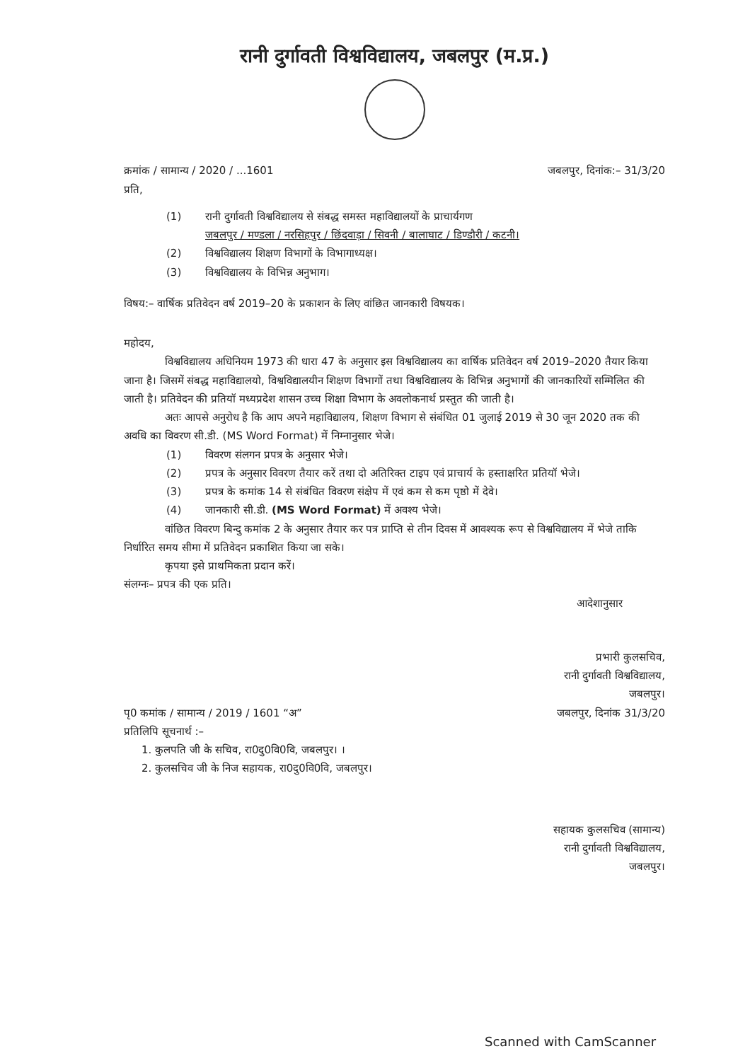रानी दुर्गावती विश्वविद्यालय, जबलपुर (म.प्र.)
क्रमांक / सामान्य / 2020 / ...1601 जबलपुर, दिनांक:– 31/3/20
प्रति,
(1) रानी दुर्गावती विश्वविद्यालय से संबद्ध समस्त महाविद्यालयों के प्राचार्यगण
जबलपुर / मण्डला / नरसिहपुर / छिंदवाड़ा / सिवनी / बालाघाट / डिण्डौरी / कटनी।
(2) विश्वविद्यालय शिक्षण विभागों के विभागाध्यक्ष।
(3) विश्वविद्यालय के विभिन्न अनुभाग।
विषय:– वार्षिक प्रतिवेदन वर्ष 2019–20 के प्रकाशन के लिए वांछित जानकारी विषयक।
महोदय,
विश्वविद्यालय अधिनियम 1973 की धारा 47 के अनुसार इस विश्वविद्यालय का वार्षिक प्रतिवेदन वर्ष 2019–2020 तैयार किया जाना है। जिसमें संबद्ध महाविद्यालयो, विश्वविद्यालयीन शिक्षण विभागों तथा विश्वविद्यालय के विभिन्न अनुभागों की जानकारियों सम्मिलित की जाती है। प्रतिवेदन की प्रतियॉ मध्यप्रदेश शासन उच्च शिक्षा विभाग के अवलोकनार्थ प्रस्तुत की जाती है।
अतः आपसे अनुरोध है कि आप अपने महाविद्यालय, शिक्षण विभाग से संबंधित 01 जुलाई 2019 से 30 जून 2020 तक की अवधि का विवरण सी.डी. (MS Word Format) में निम्नानुसार भेजे।
(1) विवरण संलगन प्रपत्र के अनुसार भेजे।
(2) प्रपत्र के अनुसार विवरण तैयार करें तथा दो अतिरिक्त टाइप एवं प्राचार्य के हस्ताक्षरित प्रतियॉ भेजे।
(3) प्रपत्र के कमांक 14 से संबंधित विवरण संक्षेप में एवं कम से कम पृष्ठो में देवे।
(4) जानकारी सी.डी. (MS Word Format) में अवश्य भेजे।
वांछित विवरण बिन्दु कमांक 2 के अनुसार तैयार कर पत्र प्राप्ति से तीन दिवस में आवश्यक रूप से विश्वविद्यालय में भेजे ताकि निर्धारित समय सीमा में प्रतिवेदन प्रकाशित किया जा सके।
कृपया इसे प्राथमिकता प्रदान करें।
संलग्नः– प्रपत्र की एक प्रति।
आदेशानुसार
प्रभारी कुलसचिव,
रानी दुर्गावती विश्वविद्यालय,
जबलपुर।
पृ0 कमांक / सामान्य / 2019 / 1601 “अ” जबलपुर, दिनांक 31/3/20
प्रतिलिपि सूचनार्थ :–
1. कुलपति जी के सचिव, रा0दु0वि0वि, जबलपुर। ।
2. कुलसचिव जी के निज सहायक, रा0दु0वि0वि, जबलपुर।
सहायक कुलसचिव (सामान्य)
रानी दुर्गावती विश्वविद्यालय,
जबलपुर।
Scanned with CamScanner